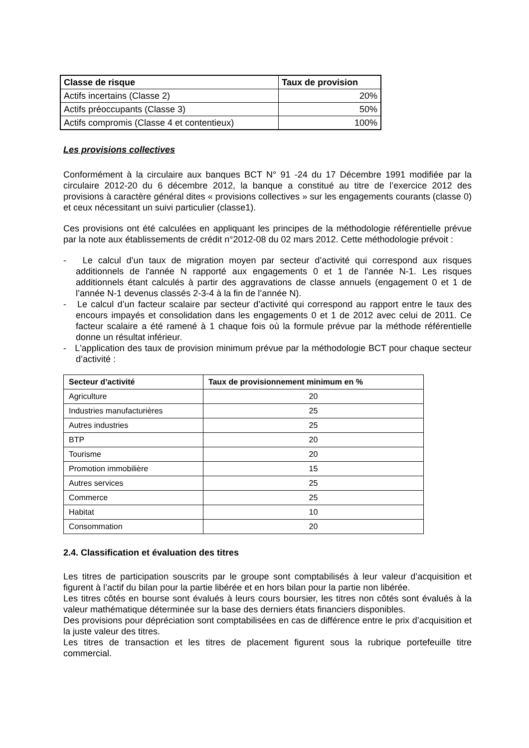| Classe de risque | Taux de provision |
| --- | --- |
| Actifs incertains (Classe 2) | 20% |
| Actifs préoccupants (Classe 3) | 50% |
| Actifs compromis (Classe 4 et contentieux) | 100% |
Les provisions collectives
Conformément à la circulaire aux banques BCT N° 91 -24 du 17 Décembre 1991 modifiée par la circulaire 2012-20 du 6 décembre 2012, la banque a constitué au titre de l’exercice 2012 des provisions à caractère général dites « provisions collectives » sur les engagements courants (classe 0) et ceux nécessitant un suivi particulier (classe1).
Ces provisions ont été calculées en appliquant les principes de la méthodologie référentielle prévue par la note aux établissements de crédit n°2012-08 du 02 mars 2012. Cette méthodologie prévoit :
- Le calcul d’un taux de migration moyen par secteur d’activité qui correspond aux risques additionnels de l'année N rapporté aux engagements 0 et 1 de l'année N-1. Les risques additionnels étant calculés à partir des aggravations de classe annuels (engagement 0 et 1 de l’année N-1 devenus classés 2-3-4 à la fin de l’année N).
- Le calcul d’un facteur scalaire par secteur d’activité qui correspond au rapport entre le taux des encours impayés et consolidation dans les engagements 0 et 1 de 2012 avec celui de 2011. Ce facteur scalaire a été ramené à 1 chaque fois où la formule prévue par la méthode référentielle donne un résultat inférieur.
- L'application des taux de provision minimum prévue par la méthodologie BCT pour chaque secteur d’activité :
| Secteur d’activité | Taux de provisionnement minimum en % |
| --- | --- |
| Agriculture | 20 |
| Industries manufacturières | 25 |
| Autres industries | 25 |
| BTP | 20 |
| Tourisme | 20 |
| Promotion immobilière | 15 |
| Autres services | 25 |
| Commerce | 25 |
| Habitat | 10 |
| Consommation | 20 |
2.4. Classification et évaluation des titres
Les titres de participation souscrits par le groupe sont comptabilisés à leur valeur d’acquisition et figurent à l’actif du bilan pour la partie libérée et en hors bilan pour la partie non libérée.
Les titres côtés en bourse sont évalués à leurs cours boursier, les titres non côtés sont évalués à la valeur mathématique déterminée sur la base des derniers états financiers disponibles.
Des provisions pour dépréciation sont comptabilisées en cas de différence entre le prix d’acquisition et la juste valeur des titres.
Les titres de transaction et les titres de placement figurent sous la rubrique portefeuille titre commercial.